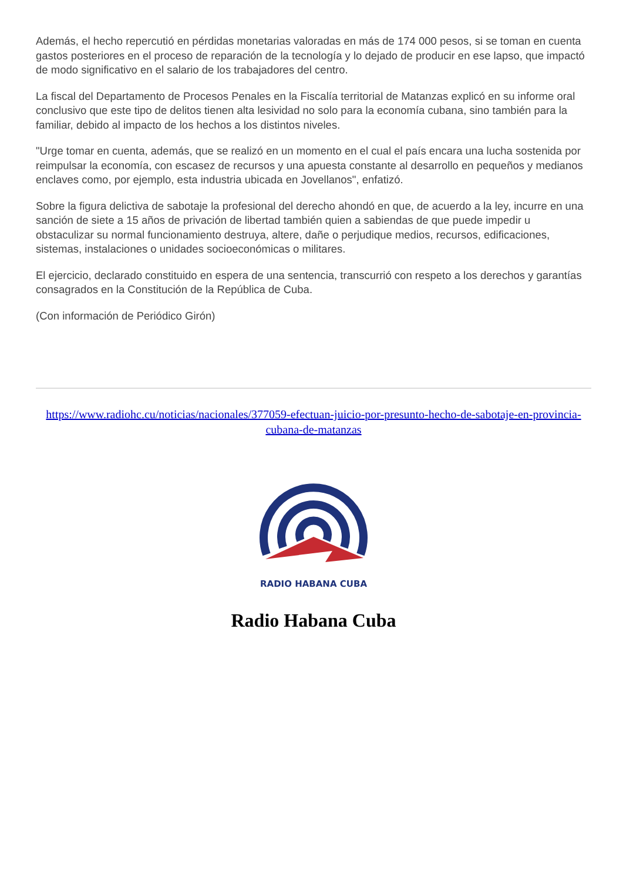Además, el hecho repercutió en pérdidas monetarias valoradas en más de 174 000 pesos, si se toman en cuenta gastos posteriores en el proceso de reparación de la tecnología y lo dejado de producir en ese lapso, que impactó de modo significativo en el salario de los trabajadores del centro.
La fiscal del Departamento de Procesos Penales en la Fiscalía territorial de Matanzas explicó en su informe oral conclusivo que este tipo de delitos tienen alta lesividad no solo para la economía cubana, sino también para la familiar, debido al impacto de los hechos a los distintos niveles.
"Urge tomar en cuenta, además, que se realizó en un momento en el cual el país encara una lucha sostenida por reimpulsar la economía, con escasez de recursos y una apuesta constante al desarrollo en pequeños y medianos enclaves como, por ejemplo, esta industria ubicada en Jovellanos", enfatizó.
Sobre la figura delictiva de sabotaje la profesional del derecho ahondó en que, de acuerdo a la ley, incurre en una sanción de siete a 15 años de privación de libertad también quien a sabiendas de que puede impedir u obstaculizar su normal funcionamiento destruya, altere, dañe o perjudique medios, recursos, edificaciones, sistemas, instalaciones o unidades socioeconómicas o militares.
El ejercicio, declarado constituido en espera de una sentencia, transcurrió con respeto a los derechos y garantías consagrados en la Constitución de la República de Cuba.
(Con información de Periódico Girón)
https://www.radiohc.cu/noticias/nacionales/377059-efectuan-juicio-por-presunto-hecho-de-sabotaje-en-provincia-cubana-de-matanzas
RADIO HABANA CUBA
Radio Habana Cuba